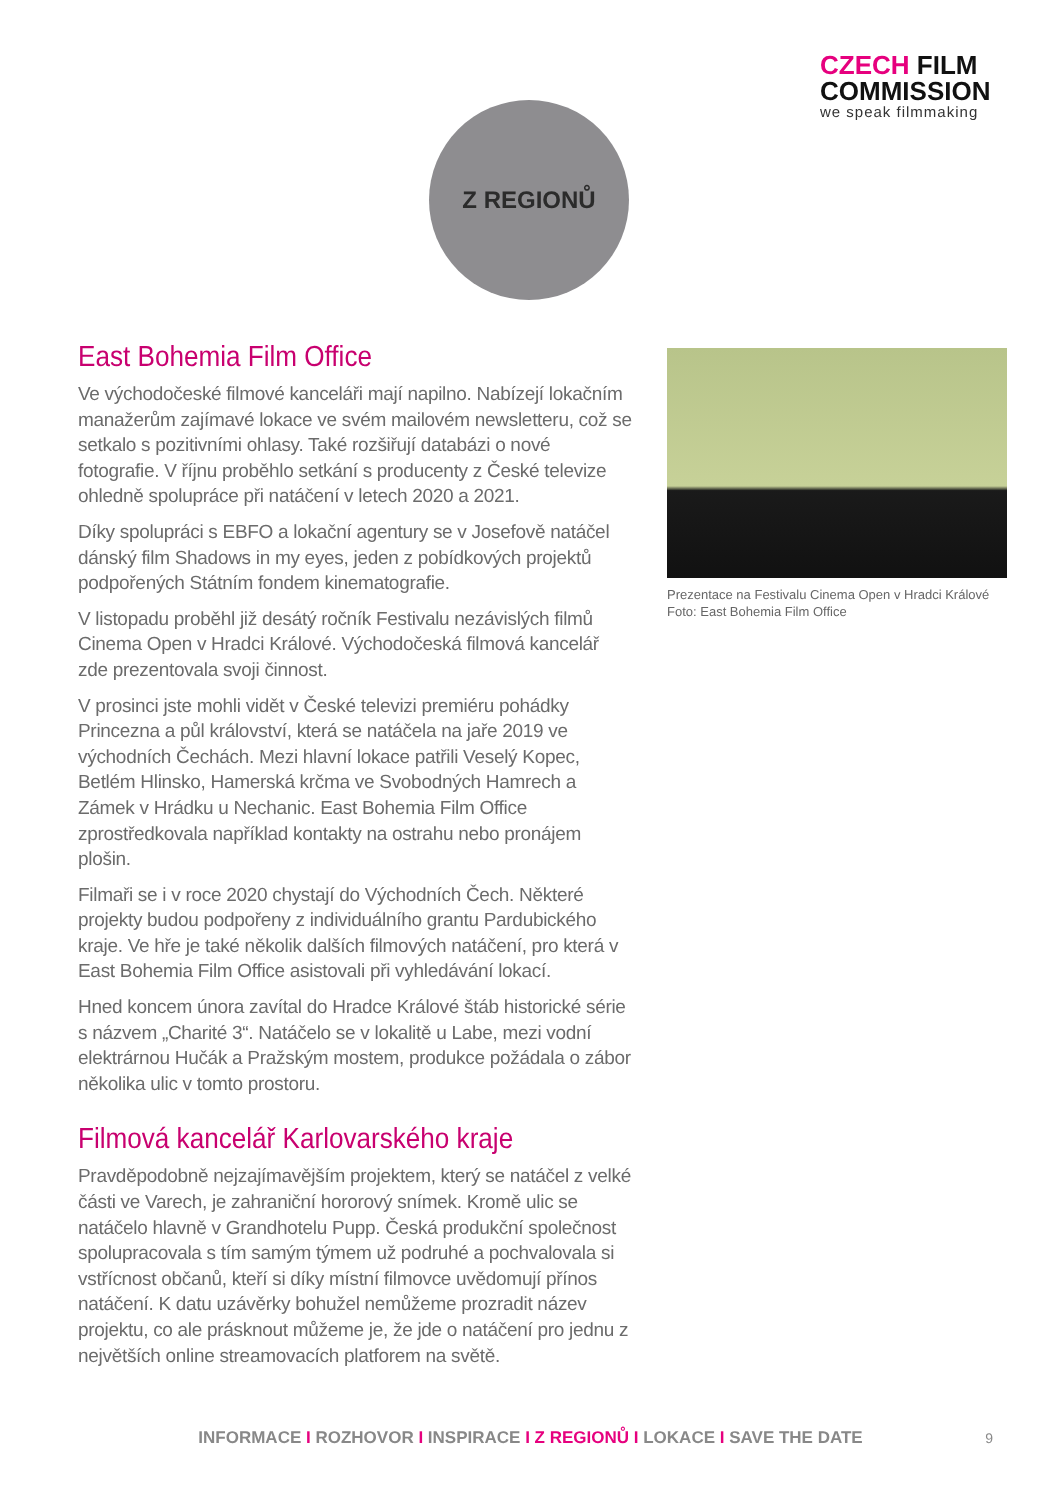CZECH FILM
COMMISSION
we speak filmmaking
Z REGIONŮ
East Bohemia Film Office
Ve východočeské filmové kanceláři mají napilno. Nabízejí lokačním manažerům zajímavé lokace ve svém mailovém newsletteru, což se setkalo s pozitivními ohlasy. Také rozšiřují databázi o nové fotografie. V říjnu proběhlo setkání s producenty z České televize ohledně spolupráce při natáčení v letech 2020 a 2021.
Díky spolupráci s EBFO a lokační agentury se v Josefově natáčel dánský film Shadows in my eyes, jeden z pobídkových projektů podpořených Státním fondem kinematografie.
V listopadu proběhl již desátý ročník Festivalu nezávislých filmů Cinema Open v Hradci Králové. Východočeská filmová kancelář zde prezentovala svoji činnost.
V prosinci jste mohli vidět v České televizi premiéru pohádky Princezna a půl království, která se natáčela na jaře 2019 ve východních Čechách. Mezi hlavní lokace patřili Veselý Kopec, Betlém Hlinsko, Hamerská krčma ve Svobodných Hamrech a Zámek v Hrádku u Nechanic. East Bohemia Film Office zprostředkovala například kontakty na ostrahu nebo pronájem plošin.
Filmaři se i v roce 2020 chystají do Východních Čech. Některé projekty budou podpořeny z individuálního grantu Pardubického kraje. Ve hře je také několik dalších filmových natáčení, pro která v East Bohemia Film Office asistovali při vyhledávání lokací.
Hned koncem února zavítal do Hradce Králové štáb historické série s názvem „Charité 3“. Natáčelo se v lokalitě u Labe, mezi vodní elektrárnou Hučák a Pražským mostem, produkce požádala o zábor několika ulic v tomto prostoru.
Filmová kancelář Karlovarského kraje
Pravděpodobně nejzajímavějším projektem, který se natáčel z velké části ve Varech, je zahraniční hororový snímek. Kromě ulic se natáčelo hlavně v Grandhotelu Pupp. Česká produkční společnost spolupracovala s tím samým týmem už podruhé a pochvalovala si vstřícnost občanů, kteří si díky místní filmovce uvědomují přínos natáčení. K datu uzávěrky bohužel nemůžeme prozradit název projektu, co ale prásknout můžeme je, že jde o natáčení pro jednu z největších online streamovacích platforem na světě.
Prezentace na Festivalu Cinema Open v Hradci Králové
Foto: East Bohemia Film Office
INFORMACE I ROZHOVOR I INSPIRACE I Z REGIONŮ I LOKACE I SAVE THE DATE 9